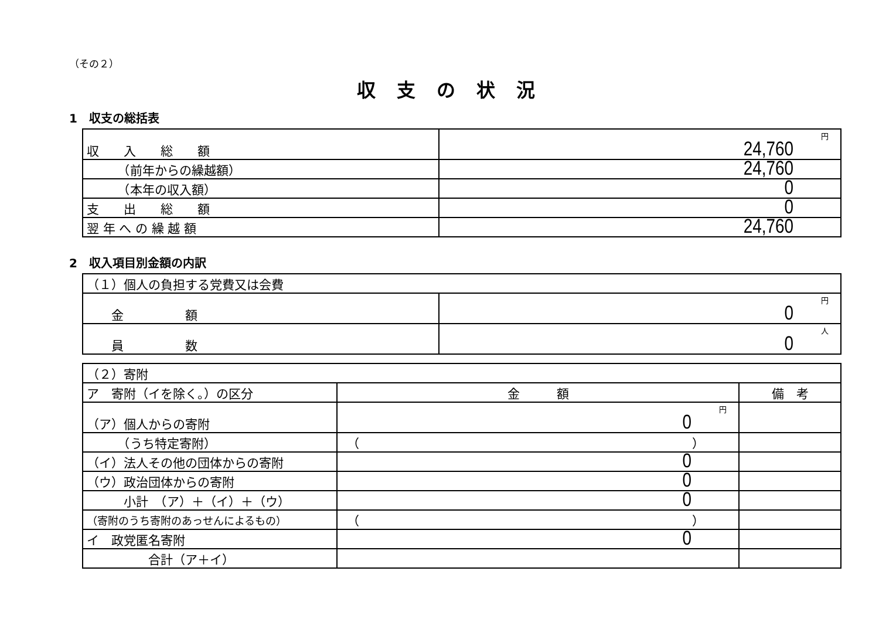（その２）
収支の状況
1　収支の総括表
| 収 入 総 額 | 円 24,760 |
| （前年からの繰越額） | 24,760 |
| （本年の収入額） | 0 |
| 支 出 総 額 | 0 |
| 翌 年 へ の 繰 越 額 | 24,760 |
2　収入項目別金額の内訳
| （１）個人の負担する党費又は会費 | |
| 金 額 | 円 0 |
| 員 数 | 人 0 |
| （２）寄附 | | |
| ア 寄附（イを除く。）の区分 | 金 額 | 備 考 |
| （ア）個人からの寄附 | 円 0 | |
| （うち特定寄附） | （ ） | |
| （イ）法人その他の団体からの寄附 | 0 | |
| （ウ）政治団体からの寄附 | 0 | |
| 小計 （ア）＋（イ）＋（ウ） | 0 | |
| （寄附のうち寄附のあっせんによるもの） | （ ） | |
| イ 政党匿名寄附 | 0 | |
| 合計（ア＋イ） | | |